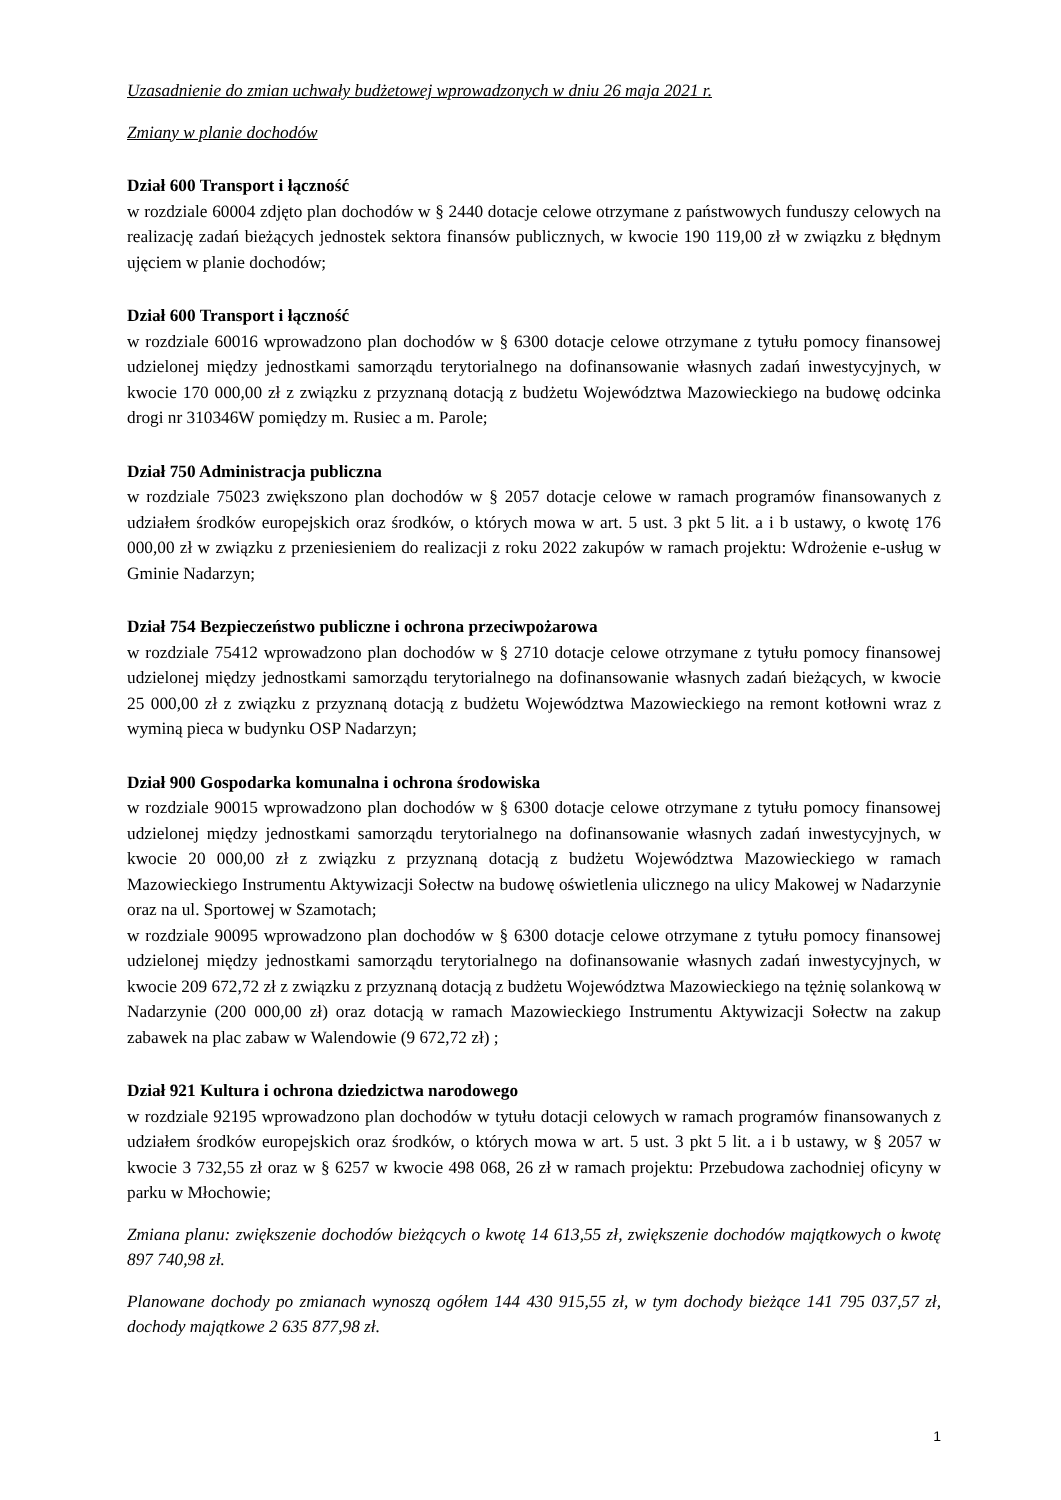Uzasadnienie do zmian uchwały budżetowej wprowadzonych w dniu 26 maja 2021 r.
Zmiany w planie dochodów
Dział 600 Transport i łączność
w rozdziale 60004 zdjęto plan dochodów w § 2440 dotacje celowe otrzymane z państwowych funduszy celowych na realizację zadań bieżących jednostek sektora finansów publicznych, w kwocie 190 119,00 zł w związku z błędnym ujęciem w planie dochodów;
Dział 600 Transport i łączność
w rozdziale 60016 wprowadzono plan dochodów w § 6300 dotacje celowe otrzymane z tytułu pomocy finansowej udzielonej między jednostkami samorządu terytorialnego na dofinansowanie własnych zadań inwestycyjnych, w kwocie 170 000,00 zł z związku z przyznaną dotacją z budżetu Województwa Mazowieckiego na budowę odcinka drogi nr 310346W pomiędzy m. Rusiec a m. Parole;
Dział 750 Administracja publiczna
w rozdziale 75023 zwiększono plan dochodów w § 2057 dotacje celowe w ramach programów finansowanych z udziałem środków europejskich oraz środków, o których mowa w art. 5 ust. 3 pkt 5 lit. a i b ustawy, o kwotę 176 000,00 zł w związku z przeniesieniem do realizacji z roku 2022 zakupów w ramach projektu: Wdrożenie e-usług w Gminie Nadarzyn;
Dział 754 Bezpieczeństwo publiczne i ochrona przeciwpożarowa
w rozdziale 75412 wprowadzono plan dochodów w § 2710 dotacje celowe otrzymane z tytułu pomocy finansowej udzielonej między jednostkami samorządu terytorialnego na dofinansowanie własnych zadań bieżących, w kwocie 25 000,00 zł z związku z przyznaną dotacją z budżetu Województwa Mazowieckiego na remont kotłowni wraz z wyminą pieca w budynku OSP Nadarzyn;
Dział 900 Gospodarka komunalna i ochrona środowiska
w rozdziale 90015 wprowadzono plan dochodów w § 6300 dotacje celowe otrzymane z tytułu pomocy finansowej udzielonej między jednostkami samorządu terytorialnego na dofinansowanie własnych zadań inwestycyjnych, w kwocie 20 000,00 zł z związku z przyznaną dotacją z budżetu Województwa Mazowieckiego w ramach Mazowieckiego Instrumentu Aktywizacji Sołectw na budowę oświetlenia ulicznego na ulicy Makowej w Nadarzynie oraz na ul. Sportowej w Szamotach;
w rozdziale 90095 wprowadzono plan dochodów w § 6300 dotacje celowe otrzymane z tytułu pomocy finansowej udzielonej między jednostkami samorządu terytorialnego na dofinansowanie własnych zadań inwestycyjnych, w kwocie 209 672,72 zł z związku z przyznaną dotacją z budżetu Województwa Mazowieckiego na tężnię solankową w Nadarzynie (200 000,00 zł) oraz dotacją w ramach Mazowieckiego Instrumentu Aktywizacji Sołectw na zakup zabawek na plac zabaw w Walendowie (9 672,72 zł) ;
Dział 921 Kultura i ochrona dziedzictwa narodowego
w rozdziale 92195 wprowadzono plan dochodów w tytułu dotacji celowych w ramach programów finansowanych z udziałem środków europejskich oraz środków, o których mowa w art. 5 ust. 3 pkt 5 lit. a i b ustawy, w § 2057 w kwocie 3 732,55 zł oraz w § 6257 w kwocie 498 068, 26 zł w ramach projektu: Przebudowa zachodniej oficyny w parku w Młochowie;
Zmiana planu: zwiększenie dochodów bieżących o kwotę 14 613,55 zł, zwiększenie dochodów majątkowych o kwotę 897 740,98 zł.
Planowane dochody po zmianach wynoszą ogółem 144 430 915,55 zł, w tym dochody bieżące 141 795 037,57 zł, dochody majątkowe 2 635 877,98 zł.
1